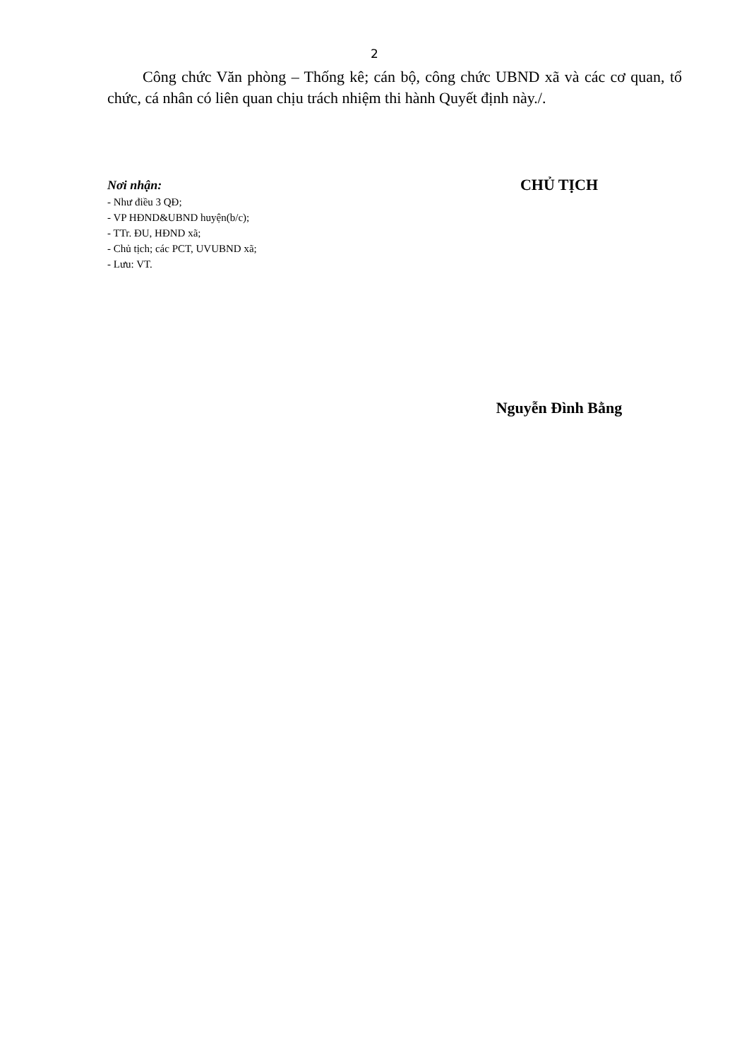2
Công chức Văn phòng – Thống kê; cán bộ, công chức UBND xã và các cơ quan, tổ chức, cá nhân có liên quan chịu trách nhiệm thi hành Quyết định này./.
Nơi nhận:
- Như điều 3 QĐ;
- VP HĐND&UBND huyện(b/c);
- TTr. ĐU, HĐND xã;
- Chủ tịch; các PCT, UVUBND xã;
- Lưu: VT.
CHỦ TỊCH
Nguyễn Đình Bằng